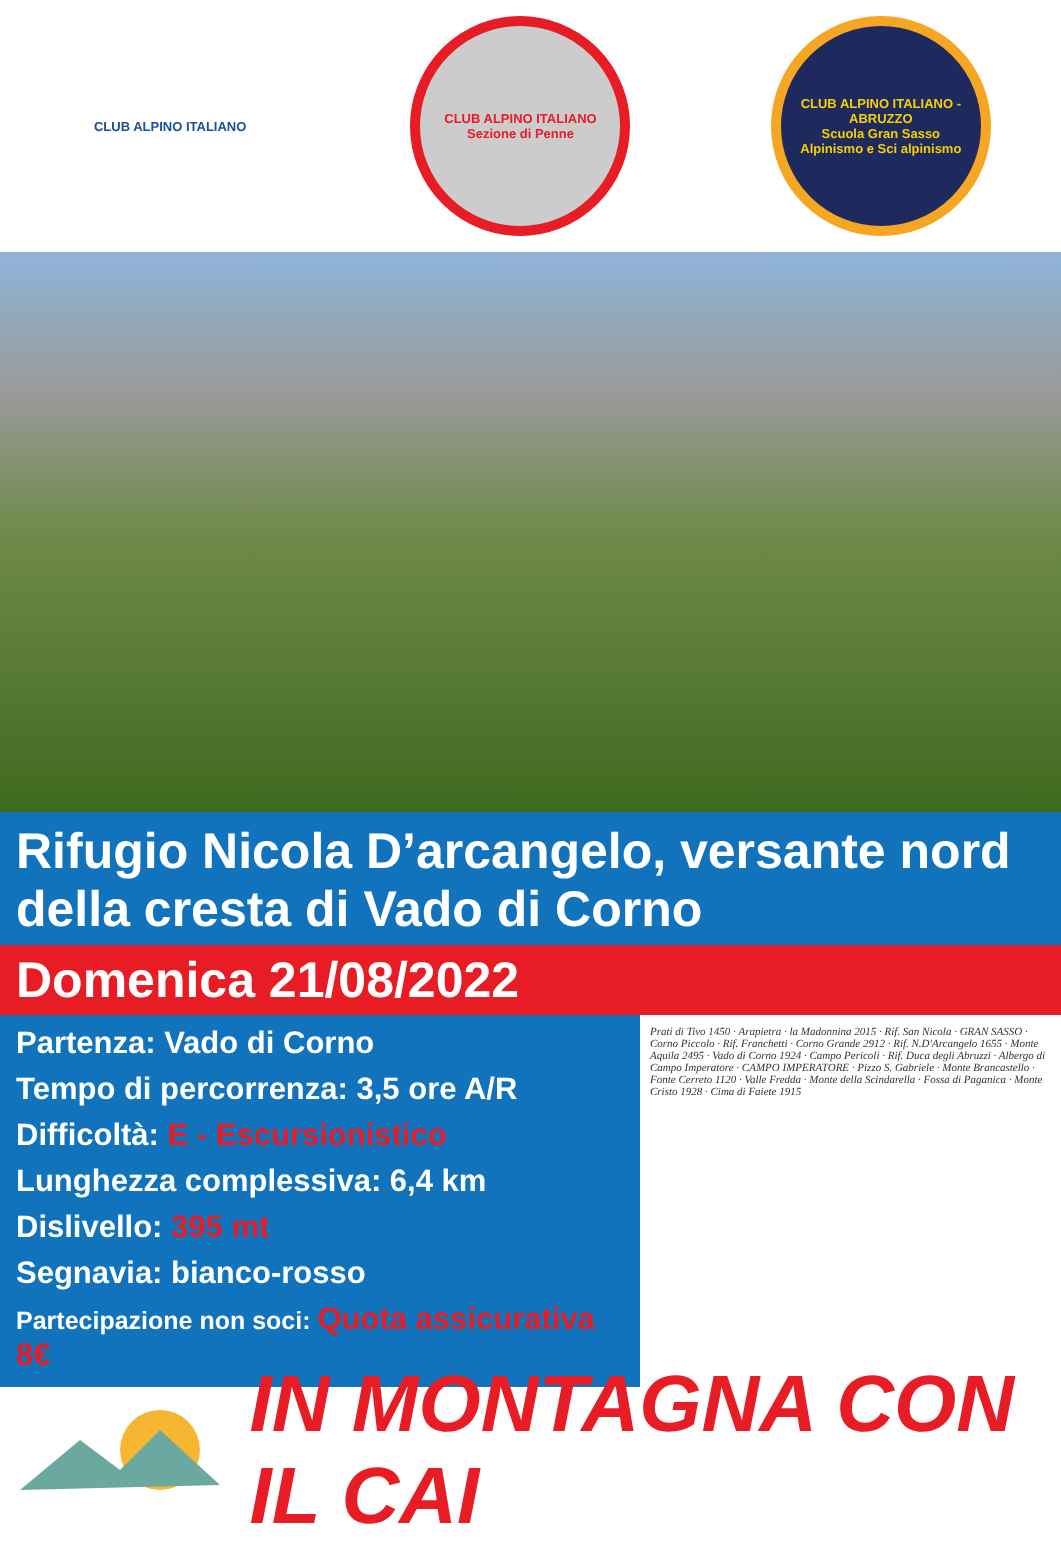CLUB ALPINO ITALIANO
CLUB ALPINO ITALIANO
Sezione di Penne
CLUB ALPINO ITALIANO - ABRUZZO
Scuola Gran Sasso
Alpinismo e Sci alpinismo
Rifugio Nicola D’arcangelo, versante nord della cresta di Vado di Corno
Domenica 21/08/2022
Partenza: Vado di Corno
Tempo di percorrenza: 3,5 ore A/R
Difficoltà: E - Escursionistico
Lunghezza complessiva: 6,4 km
Dislivello: 395 mt
Segnavia: bianco-rosso
Partecipazione non soci: Quota assicurativa 8€
Prati di Tivo 1450 · Arapietra · la Madonnina 2015 · Rif. San Nicola · GRAN SASSO · Corno Piccolo · Rif. Franchetti · Corno Grande 2912 · Rif. N.D'Arcangelo 1655 · Monte Aquila 2495 · Vado di Corno 1924 · Campo Pericoli · Rif. Duca degli Abruzzi · Albergo di Campo Imperatore · CAMPO IMPERATORE · Pizzo S. Gabriele · Monte Brancastello · Fonte Cerreto 1120 · Valle Fredda · Monte della Scindarella · Fossa di Paganica · Monte Cristo 1928 · Cima di Faiete 1915
IN MONTAGNA CON IL CAI